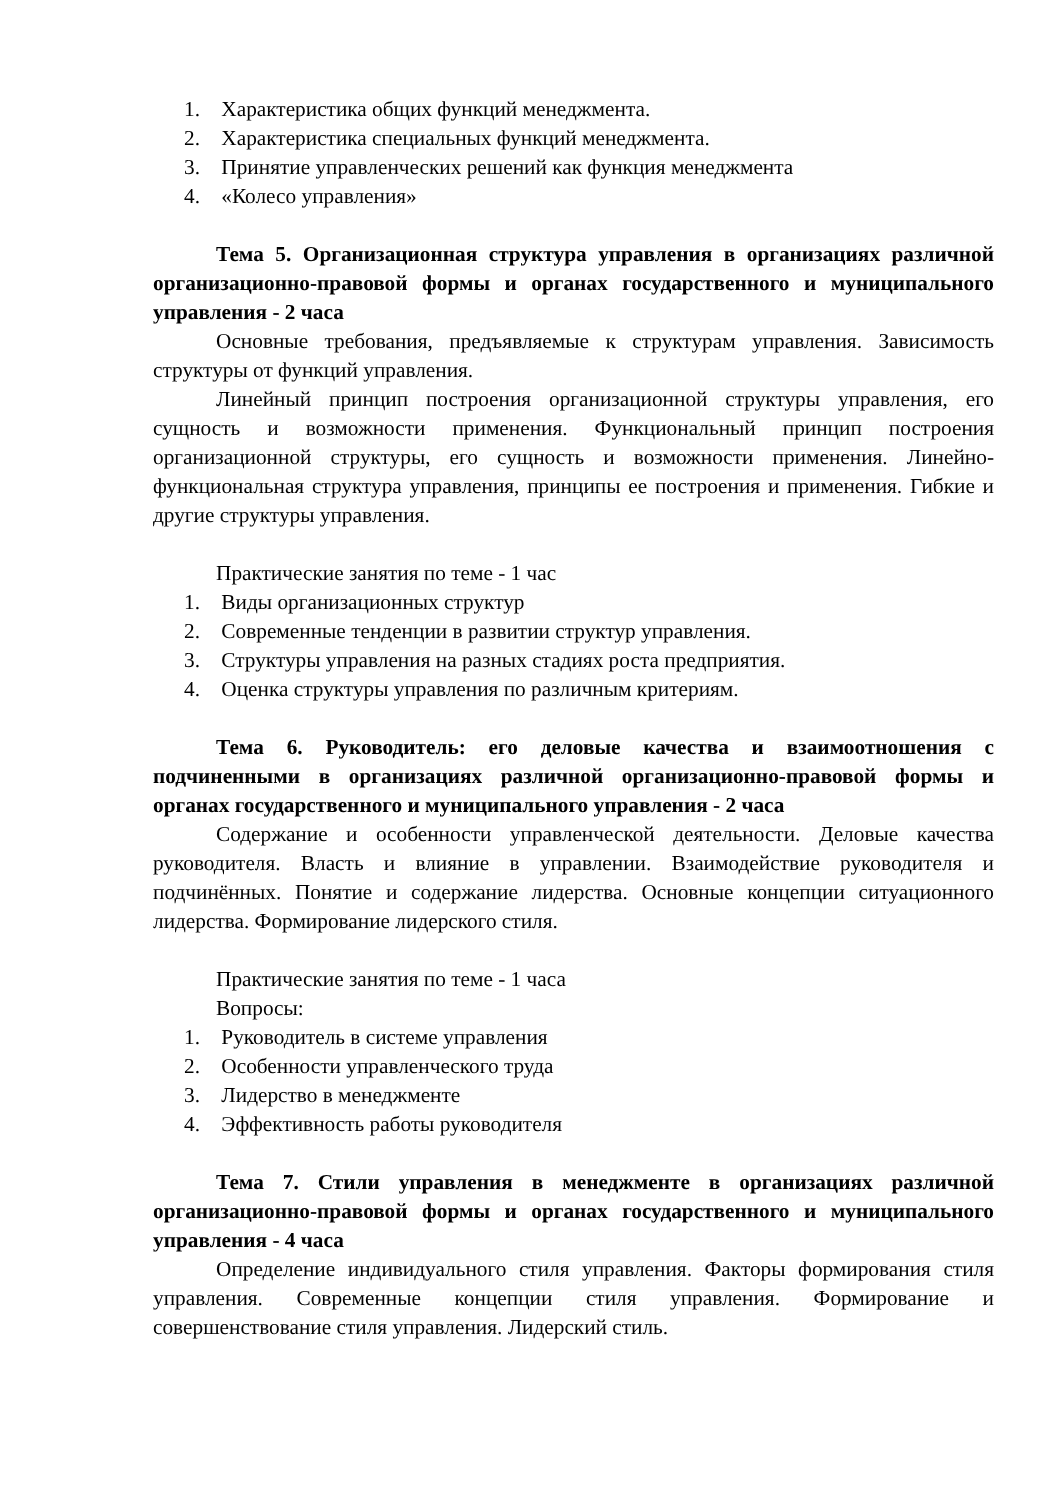1. Характеристика общих функций менеджмента.
2. Характеристика специальных функций менеджмента.
3. Принятие управленческих решений как функция менеджмента
4. «Колесо управления»
Тема 5. Организационная структура управления в организациях различной организационно-правовой формы и органах государственного и муниципального управления - 2 часа
Основные требования, предъявляемые к структурам управления. Зависимость структуры от функций управления.
Линейный принцип построения организационной структуры управления, его сущность и возможности применения. Функциональный принцип построения организационной структуры, его сущность и возможности применения. Линейно-функциональная структура управления, принципы ее построения и применения. Гибкие и другие структуры управления.
Практические занятия по теме - 1 час
1. Виды организационных структур
2. Современные тенденции в развитии структур управления.
3. Структуры управления на разных стадиях роста предприятия.
4. Оценка структуры управления по различным критериям.
Тема 6. Руководитель: его деловые качества и взаимоотношения с подчиненными в организациях различной организационно-правовой формы и органах государственного и муниципального управления - 2 часа
Содержание и особенности управленческой деятельности. Деловые качества руководителя. Власть и влияние в управлении. Взаимодействие руководителя и подчинённых. Понятие и содержание лидерства. Основные концепции ситуационного лидерства. Формирование лидерского стиля.
Практические занятия по теме - 1 часа
Вопросы:
1. Руководитель в системе управления
2. Особенности управленческого труда
3. Лидерство в менеджменте
4. Эффективность работы руководителя
Тема 7. Стили управления в менеджменте в организациях различной организационно-правовой формы и органах государственного и муниципального управления - 4 часа
Определение индивидуального стиля управления. Факторы формирования стиля управления. Современные концепции стиля управления. Формирование и совершенствование стиля управления. Лидерский стиль.